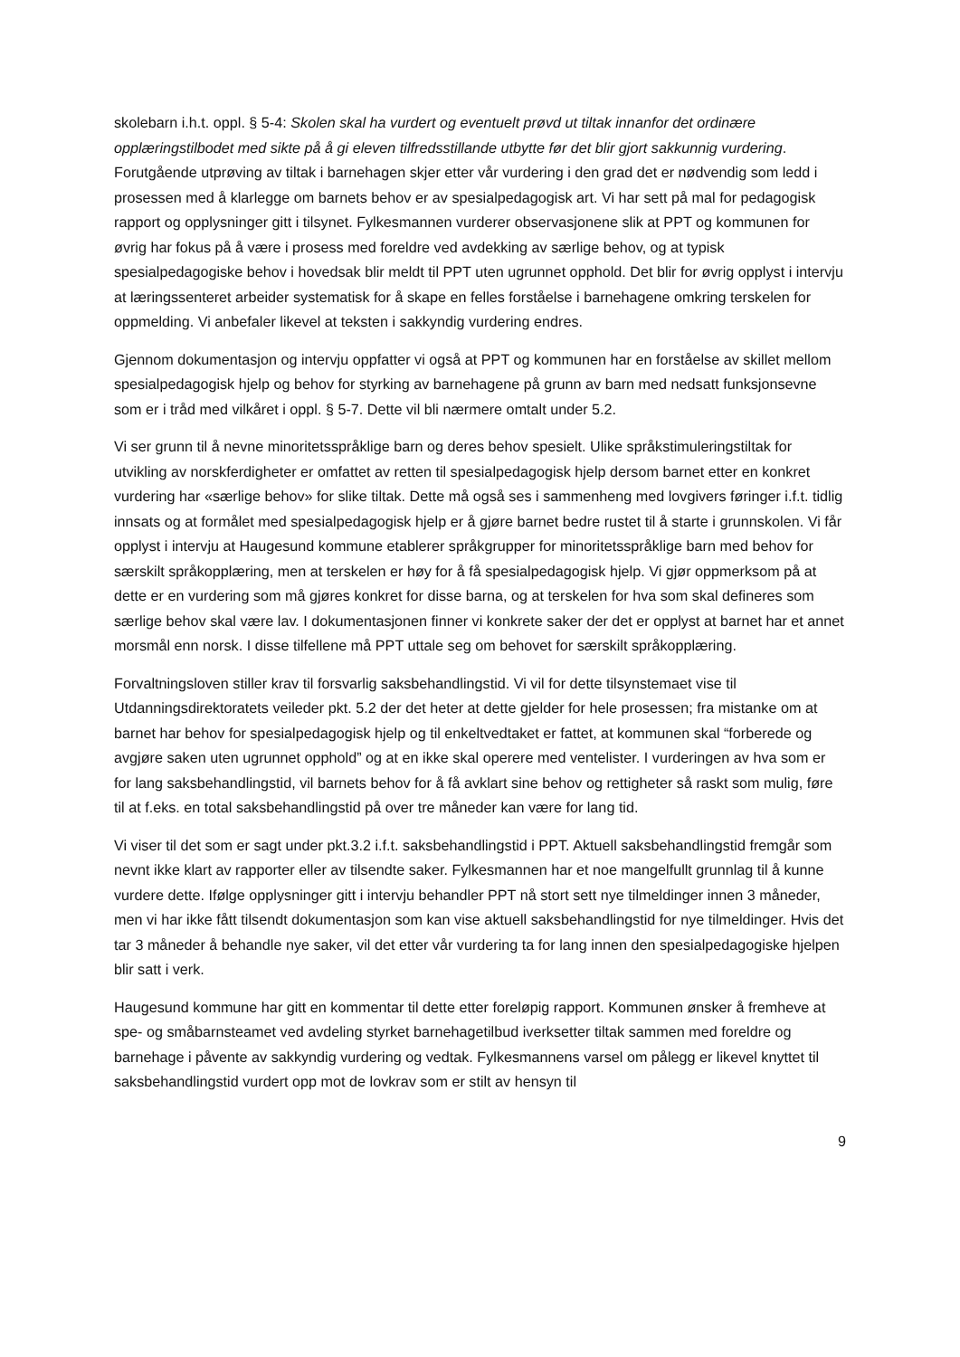skolebarn i.h.t. oppl. § 5-4: Skolen skal ha vurdert og eventuelt prøvd ut tiltak innanfor det ordinære opplæringstilbodet med sikte på å gi eleven tilfredsstillande utbytte før det blir gjort sakkunnig vurdering. Forutgående utprøving av tiltak i barnehagen skjer etter vår vurdering i den grad det er nødvendig som ledd i prosessen med å klarlegge om barnets behov er av spesialpedagogisk art. Vi har sett på mal for pedagogisk rapport og opplysninger gitt i tilsynet. Fylkesmannen vurderer observasjonene slik at PPT og kommunen for øvrig har fokus på å være i prosess med foreldre ved avdekking av særlige behov, og at typisk spesialpedagogiske behov i hovedsak blir meldt til PPT uten ugrunnet opphold. Det blir for øvrig opplyst i intervju at læringssenteret arbeider systematisk for å skape en felles forståelse i barnehagene omkring terskelen for oppmelding. Vi anbefaler likevel at teksten i sakkyndig vurdering endres.
Gjennom dokumentasjon og intervju oppfatter vi også at PPT og kommunen har en forståelse av skillet mellom spesialpedagogisk hjelp og behov for styrking av barnehagene på grunn av barn med nedsatt funksjonsevne som er i tråd med vilkåret i oppl. § 5-7. Dette vil bli nærmere omtalt under 5.2.
Vi ser grunn til å nevne minoritetsspråklige barn og deres behov spesielt. Ulike språkstimuleringstiltak for utvikling av norskferdigheter er omfattet av retten til spesialpedagogisk hjelp dersom barnet etter en konkret vurdering har «særlige behov» for slike tiltak. Dette må også ses i sammenheng med lovgivers føringer i.f.t. tidlig innsats og at formålet med spesialpedagogisk hjelp er å gjøre barnet bedre rustet til å starte i grunnskolen. Vi får opplyst i intervju at Haugesund kommune etablerer språkgrupper for minoritetsspråklige barn med behov for særskilt språkopplæring, men at terskelen er høy for å få spesialpedagogisk hjelp. Vi gjør oppmerksom på at dette er en vurdering som må gjøres konkret for disse barna, og at terskelen for hva som skal defineres som særlige behov skal være lav. I dokumentasjonen finner vi konkrete saker der det er opplyst at barnet har et annet morsmål enn norsk. I disse tilfellene må PPT uttale seg om behovet for særskilt språkopplæring.
Forvaltningsloven stiller krav til forsvarlig saksbehandlingstid. Vi vil for dette tilsynstemaet vise til Utdanningsdirektoratets veileder pkt. 5.2 der det heter at dette gjelder for hele prosessen; fra mistanke om at barnet har behov for spesialpedagogisk hjelp og til enkeltvedtaket er fattet, at kommunen skal “forberede og avgjøre saken uten ugrunnet opphold” og at en ikke skal operere med ventelister. I vurderingen av hva som er for lang saksbehandlingstid, vil barnets behov for å få avklart sine behov og rettigheter så raskt som mulig, føre til at f.eks. en total saksbehandlingstid på over tre måneder kan være for lang tid.
Vi viser til det som er sagt under pkt.3.2 i.f.t. saksbehandlingstid i PPT. Aktuell saksbehandlingstid fremgår som nevnt ikke klart av rapporter eller av tilsendte saker. Fylkesmannen har et noe mangelfullt grunnlag til å kunne vurdere dette. Ifølge opplysninger gitt i intervju behandler PPT nå stort sett nye tilmeldinger innen 3 måneder, men vi har ikke fått tilsendt dokumentasjon som kan vise aktuell saksbehandlingstid for nye tilmeldinger. Hvis det tar 3 måneder å behandle nye saker, vil det etter vår vurdering ta for lang innen den spesialpedagogiske hjelpen blir satt i verk.
Haugesund kommune har gitt en kommentar til dette etter foreløpig rapport. Kommunen ønsker å fremheve at spe- og småbarnsteamet ved avdeling styrket barnehagetilbud iverksetter tiltak sammen med foreldre og barnehage i påvente av sakkyndig vurdering og vedtak. Fylkesmannens varsel om pålegg er likevel knyttet til saksbehandlingstid vurdert opp mot de lovkrav som er stilt av hensyn til
9